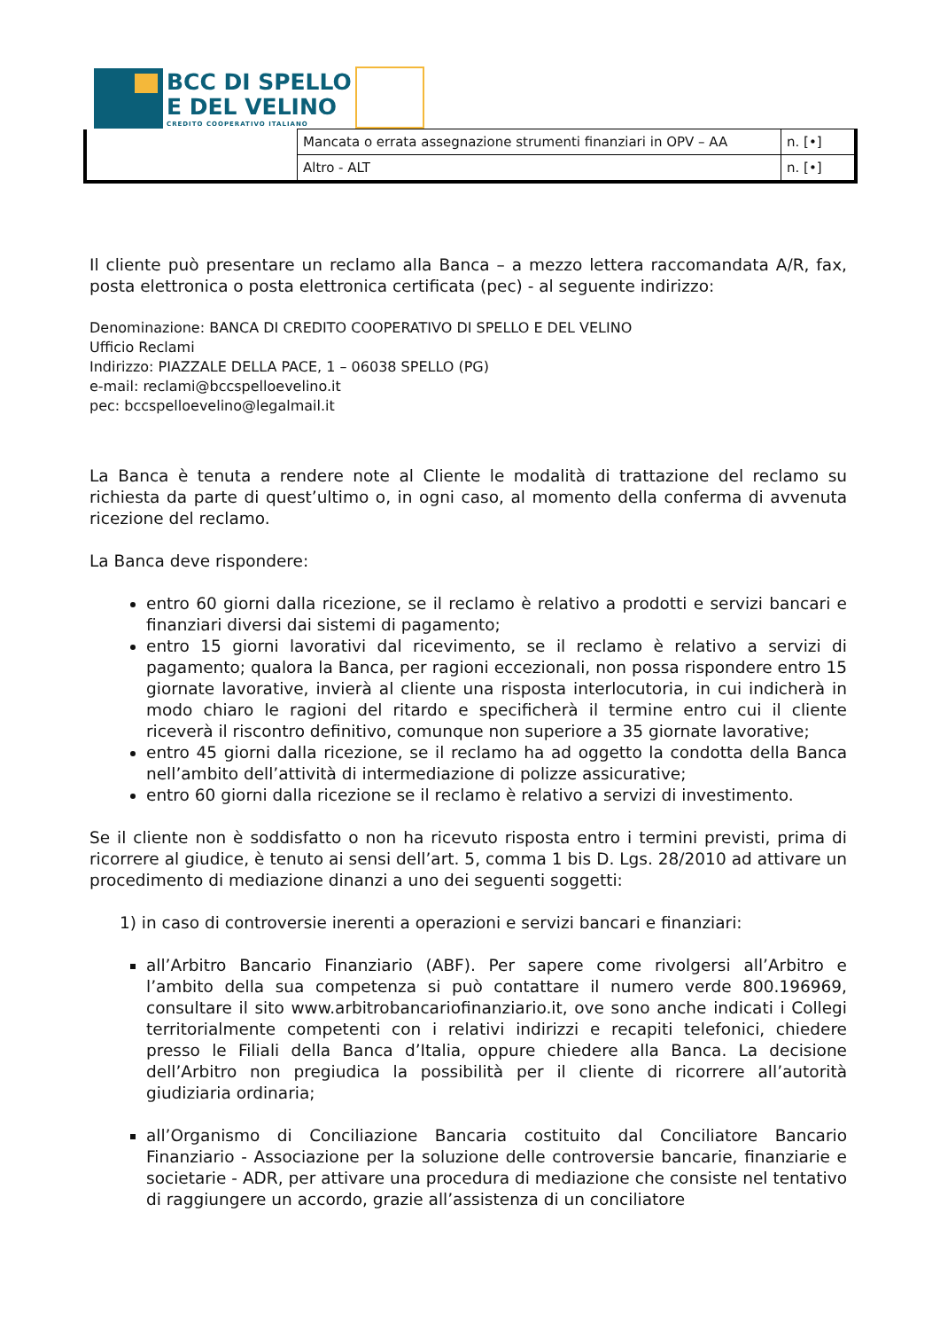BCC DI SPELLO
E DEL VELINO
CREDITO COOPERATIVO ITALIANO
| | Mancata o errata assegnazione strumenti finanziari in OPV – AA | n. [•] |
| | Altro - ALT | n. [•] |
Il cliente può presentare un reclamo alla Banca – a mezzo lettera raccomandata A/R, fax, posta elettronica o posta elettronica certificata (pec) - al seguente indirizzo:
Denominazione: BANCA DI CREDITO COOPERATIVO DI SPELLO E DEL VELINO
Ufficio Reclami
Indirizzo: PIAZZALE DELLA PACE, 1 – 06038 SPELLO (PG)
e-mail: reclami@bccspelloevelino.it
pec: bccspelloevelino@legalmail.it
La Banca è tenuta a rendere note al Cliente le modalità di trattazione del reclamo su richiesta da parte di quest’ultimo o, in ogni caso, al momento della conferma di avvenuta ricezione del reclamo.
La Banca deve rispondere:
entro 60 giorni dalla ricezione, se il reclamo è relativo a prodotti e servizi bancari e finanziari diversi dai sistemi di pagamento;
entro 15 giorni lavorativi dal ricevimento, se il reclamo è relativo a servizi di pagamento; qualora la Banca, per ragioni eccezionali, non possa rispondere entro 15 giornate lavorative, invierà al cliente una risposta interlocutoria, in cui indicherà in modo chiaro le ragioni del ritardo e specificherà il termine entro cui il cliente riceverà il riscontro definitivo, comunque non superiore a 35 giornate lavorative;
entro 45 giorni dalla ricezione, se il reclamo ha ad oggetto la condotta della Banca nell’ambito dell’attività di intermediazione di polizze assicurative;
entro 60 giorni dalla ricezione se il reclamo è relativo a servizi di investimento.
Se il cliente non è soddisfatto o non ha ricevuto risposta entro i termini previsti, prima di ricorrere al giudice, è tenuto ai sensi dell’art. 5, comma 1 bis D. Lgs. 28/2010 ad attivare un procedimento di mediazione dinanzi a uno dei seguenti soggetti:
1) in caso di controversie inerenti a operazioni e servizi bancari e finanziari:
all’Arbitro Bancario Finanziario (ABF). Per sapere come rivolgersi all’Arbitro e l’ambito della sua competenza si può contattare il numero verde 800.196969, consultare il sito www.arbitrobancariofinanziario.it, ove sono anche indicati i Collegi territorialmente competenti con i relativi indirizzi e recapiti telefonici, chiedere presso le Filiali della Banca d’Italia, oppure chiedere alla Banca. La decisione dell’Arbitro non pregiudica la possibilità per il cliente di ricorrere all’autorità giudiziaria ordinaria;
all’Organismo di Conciliazione Bancaria costituito dal Conciliatore Bancario Finanziario - Associazione per la soluzione delle controversie bancarie, finanziarie e societarie - ADR, per attivare una procedura di mediazione che consiste nel tentativo di raggiungere un accordo, grazie all’assistenza di un conciliatore